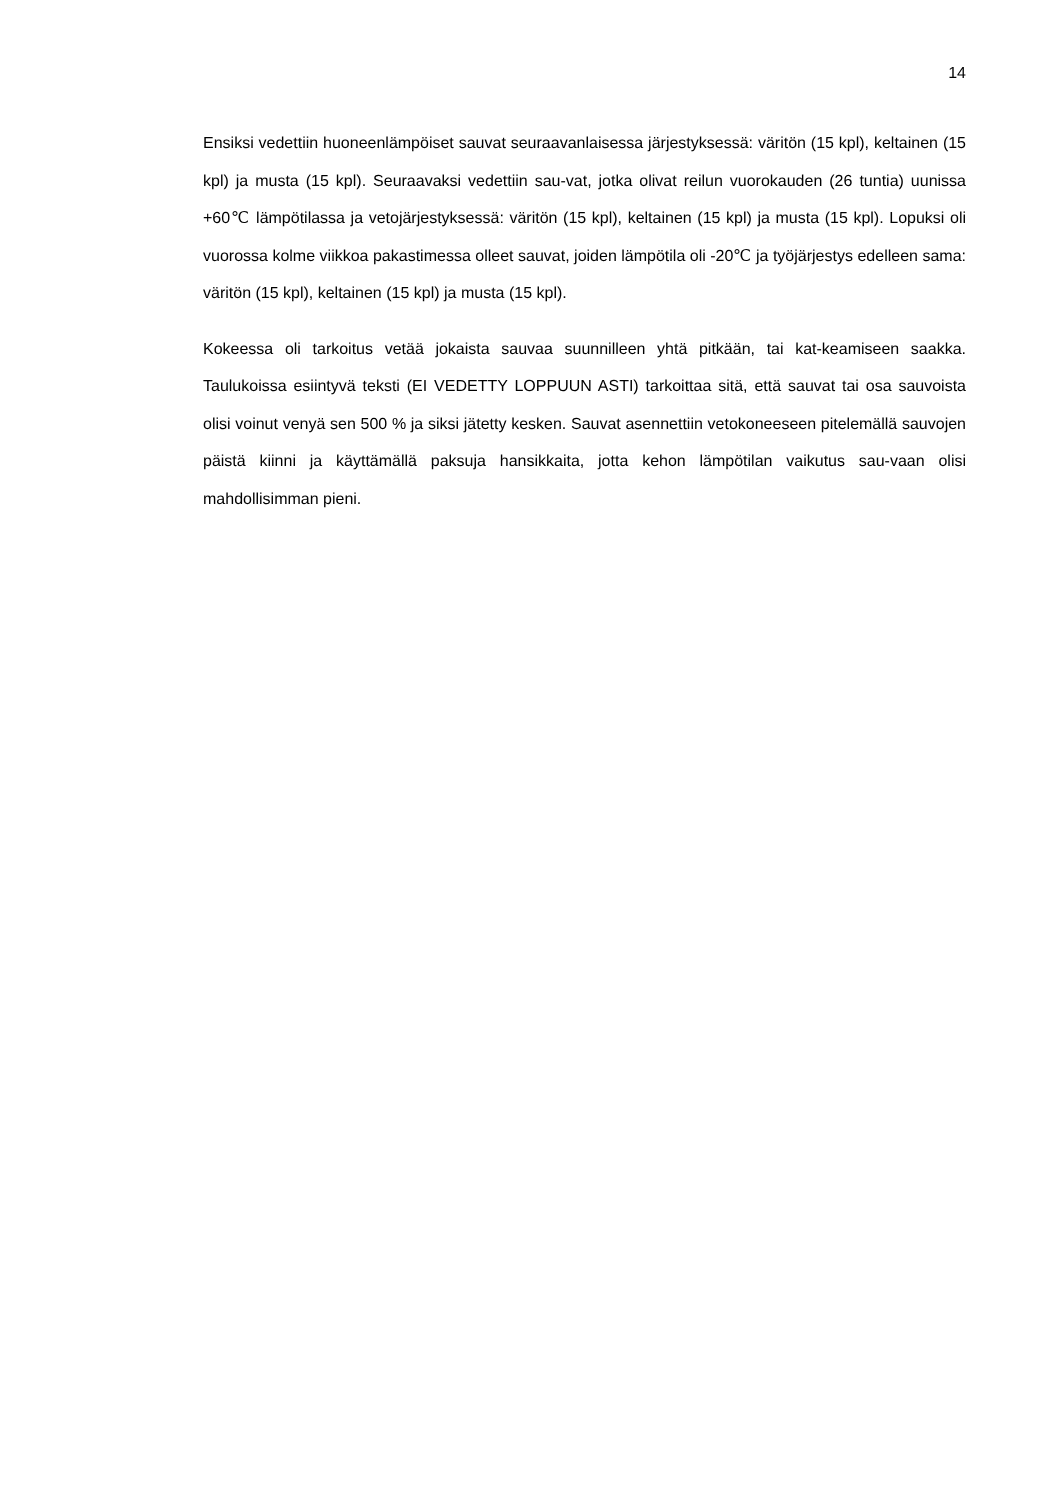14
Ensiksi vedettiin huoneenlämpöiset sauvat seuraavanlaisessa järjestyksessä: väritön (15 kpl), keltainen (15 kpl) ja musta (15 kpl). Seuraavaksi vedettiin sau-vat, jotka olivat reilun vuorokauden (26 tuntia) uunissa +60℃ lämpötilassa ja vetojärjestyksessä: väritön (15 kpl), keltainen (15 kpl) ja musta (15 kpl). Lopuksi oli vuorossa kolme viikkoa pakastimessa olleet sauvat, joiden lämpötila oli -20℃ ja työjärjestys edelleen sama: väritön (15 kpl), keltainen (15 kpl) ja musta (15 kpl).
Kokeessa oli tarkoitus vetää jokaista sauvaa suunnilleen yhtä pitkään, tai kat-keamiseen saakka. Taulukoissa esiintyvä teksti (EI VEDETTY LOPPUUN ASTI) tarkoittaa sitä, että sauvat tai osa sauvoista olisi voinut venyä sen 500 % ja siksi jätetty kesken. Sauvat asennettiin vetokoneeseen pitelemällä sauvojen päistä kiinni ja käyttämällä paksuja hansikkaita, jotta kehon lämpötilan vaikutus sau-vaan olisi mahdollisimman pieni.